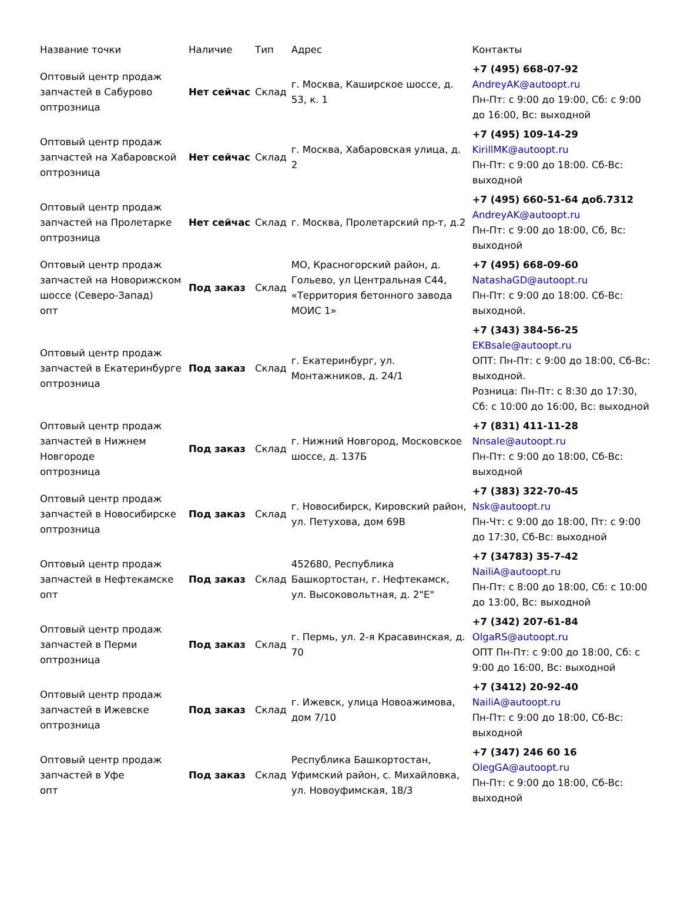| Название точки | Наличие | Тип | Адрес | Контакты |
| --- | --- | --- | --- | --- |
| Оптовый центр продаж запчастей в Сабурово оптрозница | Нет сейчас | Склад | г. Москва, Каширское шоссе, д. 53, к. 1 | +7 (495) 668-07-92 AndreyAK@autoopt.ru Пн-Пт: с 9:00 до 19:00, Сб: с 9:00 до 16:00, Вс: выходной |
| Оптовый центр продаж запчастей на Хабаровской оптрозница | Нет сейчас | Склад | г. Москва, Хабаровская улица, д. 2 | +7 (495) 109-14-29 KirillMK@autoopt.ru Пн-Пт: с 9:00 до 18:00. Сб-Вс: выходной |
| Оптовый центр продаж запчастей на Пролетарке оптрозница | Нет сейчас | Склад | г. Москва, Пролетарский пр-т, д.2 | +7 (495) 660-51-64 доб.7312 AndreyAK@autoopt.ru Пн-Пт: с 9:00 до 18:00, Сб, Вс: выходной |
| Оптовый центр продаж запчастей на Новорижском шоссе (Северо-Запад) опт | Под заказ | Склад | МО, Красногорский район, д. Гольево, ул Центральная С44, «Территория бетонного завода МОИС 1» | +7 (495) 668-09-60 NatashaGD@autoopt.ru Пн-Пт: с 9:00 до 18:00. Сб-Вс: выходной. |
| Оптовый центр продаж запчастей в Екатеринбурге оптрозница | Под заказ | Склад | г. Екатеринбург, ул. Монтажников, д. 24/1 | +7 (343) 384-56-25 EKBsale@autoopt.ru ОПТ: Пн-Пт: с 9:00 до 18:00, Сб-Вс: выходной. Розница: Пн-Пт: с 8:30 до 17:30, Сб: с 10:00 до 16:00, Вс: выходной |
| Оптовый центр продаж запчастей в Нижнем Новгороде оптрозница | Под заказ | Склад | г. Нижний Новгород, Московское шоссе, д. 137Б | +7 (831) 411-11-28 Nnsale@autoopt.ru Пн-Пт: с 9:00 до 18:00, Сб-Вс: выходной |
| Оптовый центр продаж запчастей в Новосибирске оптрозница | Под заказ | Склад | г. Новосибирск, Кировский район, ул. Петухова, дом 69В | +7 (383) 322-70-45 Nsk@autoopt.ru Пн-Чт: с 9:00 до 18:00, Пт: с 9:00 до 17:30, Сб-Вс: выходной |
| Оптовый центр продаж запчастей в Нефтекамске опт | Под заказ | Склад | 452680, Республика Башкортостан, г. Нефтекамск, ул. Высоковольтная, д. 2"Е" | +7 (34783) 35-7-42 NailiA@autoopt.ru Пн-Пт: с 8:00 до 18:00, Сб: с 10:00 до 13:00, Вс: выходной |
| Оптовый центр продаж запчастей в Перми оптрозница | Под заказ | Склад | г. Пермь, ул. 2-я Красавинская, д. 70 | +7 (342) 207-61-84 OlgaRS@autoopt.ru ОПТ Пн-Пт: с 9:00 до 18:00, Сб: с 9:00 до 16:00, Вс: выходной |
| Оптовый центр продаж запчастей в Ижевске оптрозница | Под заказ | Склад | г. Ижевск, улица Новоажимова, дом 7/10 | +7 (3412) 20-92-40 NailiA@autoopt.ru Пн-Пт: с 9:00 до 18:00, Сб-Вс: выходной |
| Оптовый центр продаж запчастей в Уфе опт | Под заказ | Склад | Республика Башкортостан, Уфимский район, с. Михайловка, ул. Новоуфимская, 18/3 | +7 (347) 246 60 16 OlegGA@autoopt.ru Пн-Пт: с 9:00 до 18:00, Сб-Вс: выходной |